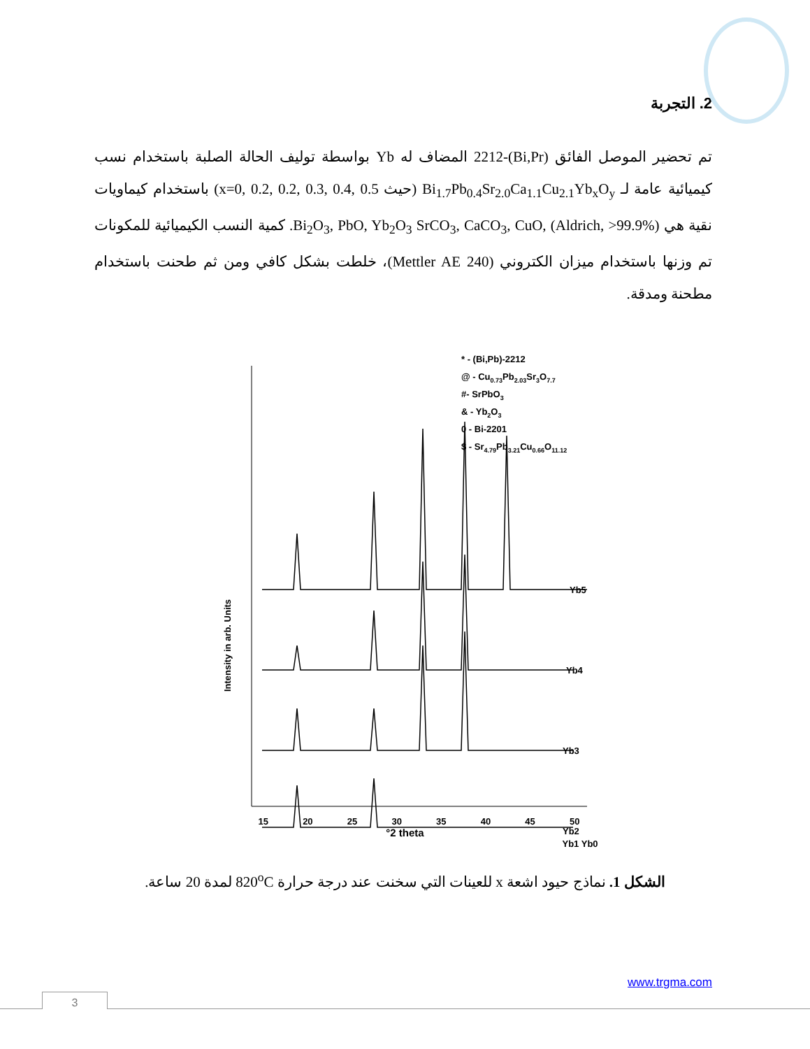2. التجربة
تم تحضير الموصل الفائق (Bi,Pr)-2212 المضاف له Yb بواسطة توليف الحالة الصلبة باستخدام نسب كيميائية عامة لـ Bi<sub>1.7</sub>Pb<sub>0.4</sub>Sr<sub>2.0</sub>Ca<sub>1.1</sub>Cu<sub>2.1</sub>Yb<sub>x</sub>O<sub>y</sub> (حيث x=0, 0.2, 0.2, 0.3, 0.4, 0.5) باستخدام كيماويات نقية هي Bi<sub>2</sub>O<sub>3</sub>, PbO, Yb<sub>2</sub>O<sub>3</sub> SrCO<sub>3</sub>, CaCO<sub>3</sub>, CuO, (Aldrich, >99.9%). كمية النسب الكيميائية للمكونات تم وزنها باستخدام ميزان الكتروني (Mettler AE 240)، خلطت بشكل كافي ومن ثم طحنت باستخدام مطحنة ومدقة.
* - (Bi,Pb)-2212
@ - Cu0.73Pb2.03Sr3O7.7
#- SrPbO3
& - Yb2O3
0 - Bi-2201
$ - Sr4.79Pb3.21Cu0.66O11.12
Yb5
Yb4
Yb3
Yb2
x
Intensity in arb. Units
15 20 25 30 35 40 45 50
°2 theta
Yb1 Yb0
الشكل 1. نماذج حيود اشعة x للعينات التي سخنت عند درجة حرارة 820<sup>o</sup>C لمدة 20 ساعة.
www.trgma.com
3